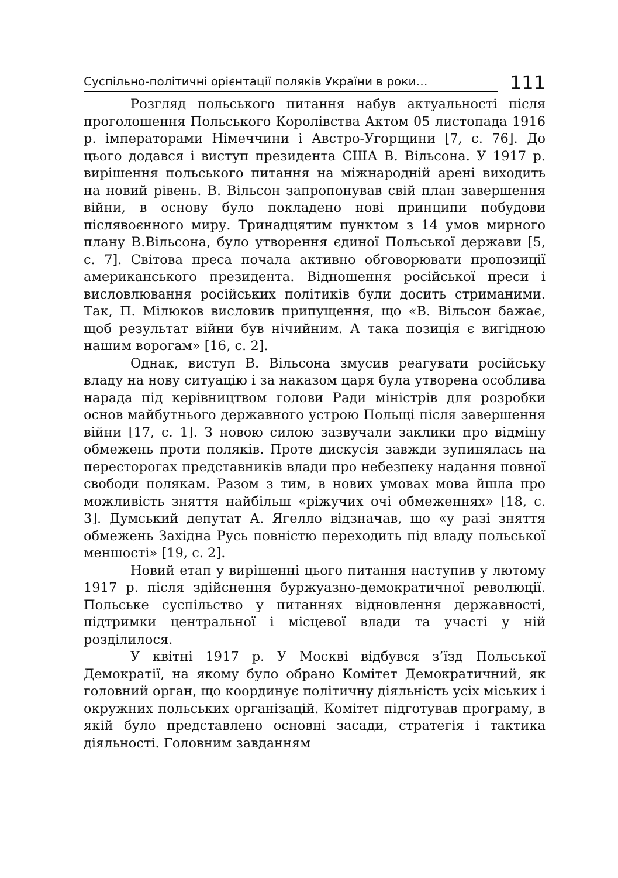Суспільно-політичні орієнтації поляків України в роки…
111
Розгляд польського питання набув актуальності після проголошення Польського Королівства Актом 05 листопада 1916 р. імператорами Німеччини і Австро-Угорщини [7, с. 76]. До цього додався і виступ президента США В. Вільсона. У 1917 р. вирішення польського питання на міжнародній арені виходить на новий рівень. В. Вільсон запропонував свій план завершення війни, в основу було покладено нові принципи побудови післявоєнного миру. Тринадцятим пунктом з 14 умов мирного плану В.Вільсона, було утворення єдиної Польської держави [5, с. 7]. Світова преса почала активно обговорювати пропозиції американського президента. Відношення російської преси і висловлювання російських політиків були досить стриманими. Так, П. Мілюков висловив припущення, що «В. Вільсон бажає, щоб результат війни був нічийним. А така позиція є вигідною нашим ворогам» [16, с. 2].
Однак, виступ В. Вільсона змусив реагувати російську владу на нову ситуацію і за наказом царя була утворена особлива нарада під керівництвом голови Ради міністрів для розробки основ майбутнього державного устрою Польщі після завершення війни [17, с. 1]. З новою силою зазвучали заклики про відміну обмежень проти поляків. Проте дискусія завжди зупинялась на пересторогах представників влади про небезпеку надання повної свободи полякам. Разом з тим, в нових умовах мова йшла про можливість зняття найбільш «ріжучих очі обмеженнях» [18, с. 3]. Думський депутат А. Ягелло відзначав, що «у разі зняття обмежень Західна Русь повністю переходить під владу польської меншості» [19, с. 2].
Новий етап у вирішенні цього питання наступив у лютому 1917 р. після здійснення буржуазно-демократичної революції. Польське суспільство у питаннях відновлення державності, підтримки центральної і місцевої влади та участі у ній розділилося.
У квітні 1917 р. У Москві відбувся з’їзд Польської Демократії, на якому було обрано Комітет Демократичний, як головний орган, що координує політичну діяльність усіх міських і окружних польських організацій. Комітет підготував програму, в якій було представлено основні засади, стратегія і тактика діяльності. Головним завданням